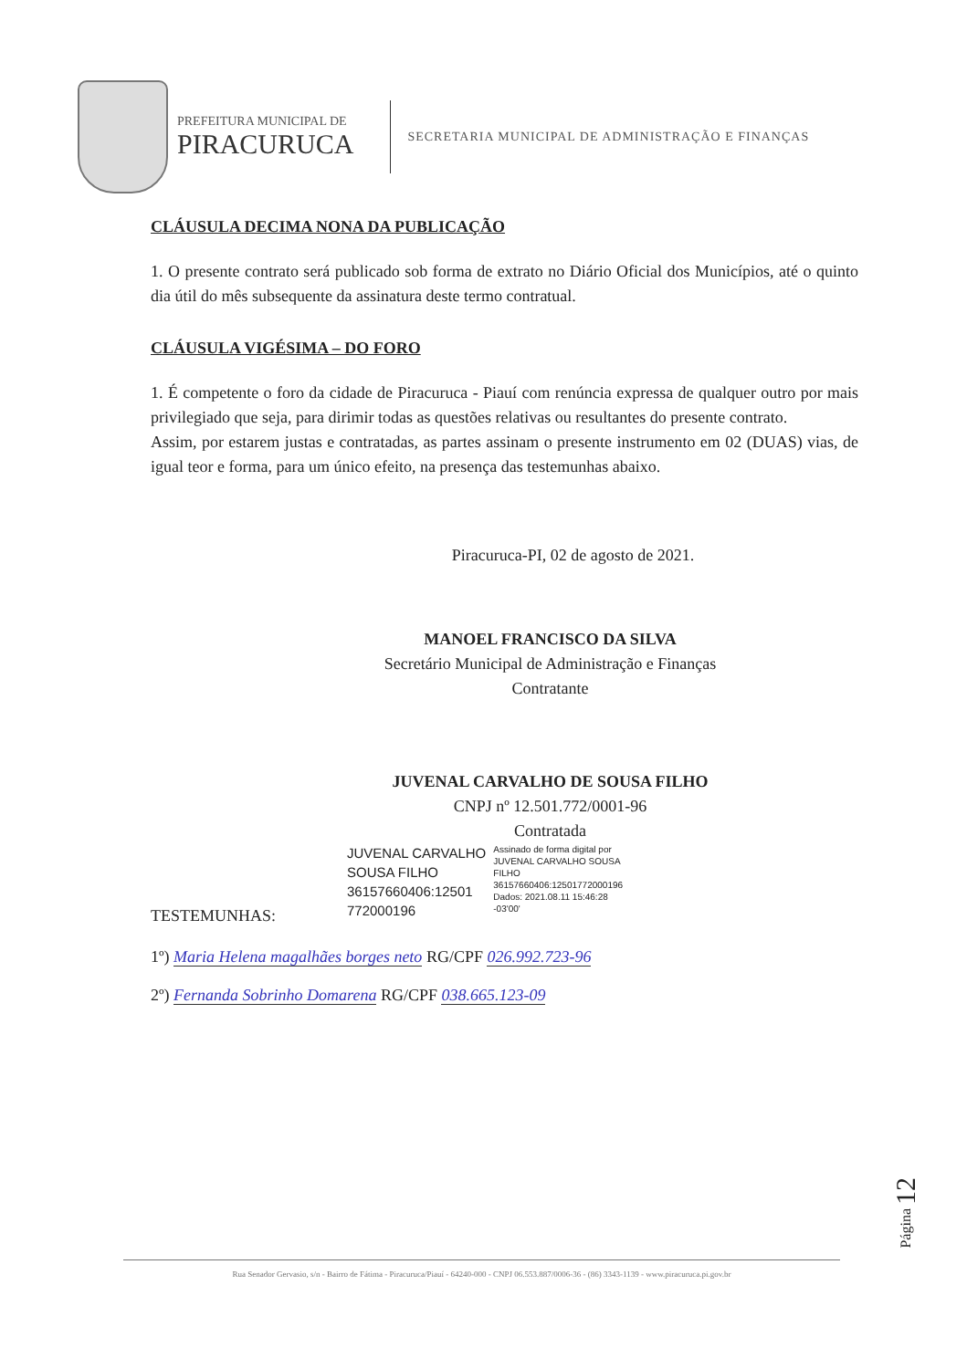PREFEITURA MUNICIPAL DE
PIRACURUCA
SECRETARIA MUNICIPAL DE ADMINISTRAÇÃO E FINANÇAS
CLÁUSULA DECIMA NONA DA PUBLICAÇÃO
1. O presente contrato será publicado sob forma de extrato no Diário Oficial dos Municípios, até o quinto dia útil do mês subsequente da assinatura deste termo contratual.
CLÁUSULA VIGÉSIMA – DO FORO
1. É competente o foro da cidade de Piracuruca - Piauí com renúncia expressa de qualquer outro por mais privilegiado que seja, para dirimir todas as questões relativas ou resultantes do presente contrato.
Assim, por estarem justas e contratadas, as partes assinam o presente instrumento em 02 (DUAS) vias, de igual teor e forma, para um único efeito, na presença das testemunhas abaixo.
Piracuruca-PI, 02 de agosto de 2021.
MANOEL FRANCISCO DA SILVA
Secretário Municipal de Administração e Finanças
Contratante
JUVENAL CARVALHO DE SOUSA FILHO
CNPJ nº 12.501.772/0001-96
Contratada
JUVENAL CARVALHO
SOUSA FILHO
36157660406:12501
772000196
Assinado de forma digital por
JUVENAL CARVALHO SOUSA
FILHO
36157660406:12501772000196
Dados: 2021.08.11 15:46:28
-03'00'
TESTEMUNHAS:
1º) Maria Helena magalhães borges neto RG/CPF 026.992.723-96
2º) Fernanda Sobrinho Domarena RG/CPF 038.665.123-09
Página 12
Rua Senador Gervasio, s/n - Bairro de Fátima - Piracuruca/Piauí - 64240-000 - CNPJ 06.553.887/0006-36 - (86) 3343-1139 - www.piracuruca.pi.gov.br